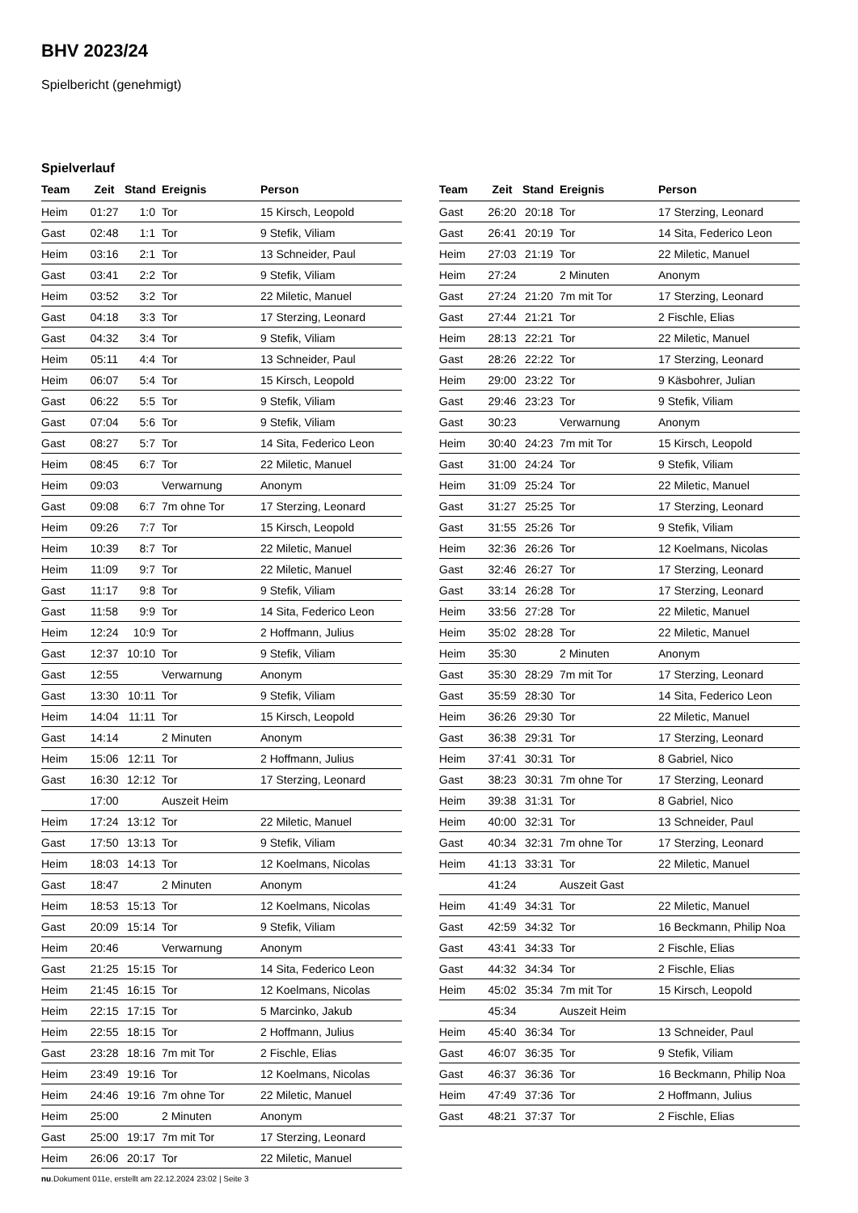BHV 2023/24
Spielbericht (genehmigt)
Spielverlauf
| Team | Zeit | Stand | Ereignis | Person |
| --- | --- | --- | --- | --- |
| Heim | 01:27 | 1:0 | Tor | 15 Kirsch, Leopold |
| Gast | 02:48 | 1:1 | Tor | 9 Stefik, Viliam |
| Heim | 03:16 | 2:1 | Tor | 13 Schneider, Paul |
| Gast | 03:41 | 2:2 | Tor | 9 Stefik, Viliam |
| Heim | 03:52 | 3:2 | Tor | 22 Miletic, Manuel |
| Gast | 04:18 | 3:3 | Tor | 17 Sterzing, Leonard |
| Gast | 04:32 | 3:4 | Tor | 9 Stefik, Viliam |
| Heim | 05:11 | 4:4 | Tor | 13 Schneider, Paul |
| Heim | 06:07 | 5:4 | Tor | 15 Kirsch, Leopold |
| Gast | 06:22 | 5:5 | Tor | 9 Stefik, Viliam |
| Gast | 07:04 | 5:6 | Tor | 9 Stefik, Viliam |
| Gast | 08:27 | 5:7 | Tor | 14 Sita, Federico Leon |
| Heim | 08:45 | 6:7 | Tor | 22 Miletic, Manuel |
| Heim | 09:03 | | Verwarnung | Anonym |
| Gast | 09:08 | 6:7 | 7m ohne Tor | 17 Sterzing, Leonard |
| Heim | 09:26 | 7:7 | Tor | 15 Kirsch, Leopold |
| Heim | 10:39 | 8:7 | Tor | 22 Miletic, Manuel |
| Heim | 11:09 | 9:7 | Tor | 22 Miletic, Manuel |
| Gast | 11:17 | 9:8 | Tor | 9 Stefik, Viliam |
| Gast | 11:58 | 9:9 | Tor | 14 Sita, Federico Leon |
| Heim | 12:24 | 10:9 | Tor | 2 Hoffmann, Julius |
| Gast | 12:37 | 10:10 | Tor | 9 Stefik, Viliam |
| Gast | 12:55 | | Verwarnung | Anonym |
| Gast | 13:30 | 10:11 | Tor | 9 Stefik, Viliam |
| Heim | 14:04 | 11:11 | Tor | 15 Kirsch, Leopold |
| Gast | 14:14 | | 2 Minuten | Anonym |
| Heim | 15:06 | 12:11 | Tor | 2 Hoffmann, Julius |
| Gast | 16:30 | 12:12 | Tor | 17 Sterzing, Leonard |
| | 17:00 | | Auszeit Heim | |
| Heim | 17:24 | 13:12 | Tor | 22 Miletic, Manuel |
| Gast | 17:50 | 13:13 | Tor | 9 Stefik, Viliam |
| Heim | 18:03 | 14:13 | Tor | 12 Koelmans, Nicolas |
| Gast | 18:47 | | 2 Minuten | Anonym |
| Heim | 18:53 | 15:13 | Tor | 12 Koelmans, Nicolas |
| Gast | 20:09 | 15:14 | Tor | 9 Stefik, Viliam |
| Heim | 20:46 | | Verwarnung | Anonym |
| Gast | 21:25 | 15:15 | Tor | 14 Sita, Federico Leon |
| Heim | 21:45 | 16:15 | Tor | 12 Koelmans, Nicolas |
| Heim | 22:15 | 17:15 | Tor | 5 Marcinko, Jakub |
| Heim | 22:55 | 18:15 | Tor | 2 Hoffmann, Julius |
| Gast | 23:28 | 18:16 | 7m mit Tor | 2 Fischle, Elias |
| Heim | 23:49 | 19:16 | Tor | 12 Koelmans, Nicolas |
| Heim | 24:46 | 19:16 | 7m ohne Tor | 22 Miletic, Manuel |
| Heim | 25:00 | | 2 Minuten | Anonym |
| Gast | 25:00 | 19:17 | 7m mit Tor | 17 Sterzing, Leonard |
| Heim | 26:06 | 20:17 | Tor | 22 Miletic, Manuel |
| Team | Zeit | Stand | Ereignis | Person |
| --- | --- | --- | --- | --- |
| Gast | 26:20 | 20:18 | Tor | 17 Sterzing, Leonard |
| Gast | 26:41 | 20:19 | Tor | 14 Sita, Federico Leon |
| Heim | 27:03 | 21:19 | Tor | 22 Miletic, Manuel |
| Heim | 27:24 | | 2 Minuten | Anonym |
| Gast | 27:24 | 21:20 | 7m mit Tor | 17 Sterzing, Leonard |
| Gast | 27:44 | 21:21 | Tor | 2 Fischle, Elias |
| Heim | 28:13 | 22:21 | Tor | 22 Miletic, Manuel |
| Gast | 28:26 | 22:22 | Tor | 17 Sterzing, Leonard |
| Heim | 29:00 | 23:22 | Tor | 9 Käsbohrer, Julian |
| Gast | 29:46 | 23:23 | Tor | 9 Stefik, Viliam |
| Gast | 30:23 | | Verwarnung | Anonym |
| Heim | 30:40 | 24:23 | 7m mit Tor | 15 Kirsch, Leopold |
| Gast | 31:00 | 24:24 | Tor | 9 Stefik, Viliam |
| Heim | 31:09 | 25:24 | Tor | 22 Miletic, Manuel |
| Gast | 31:27 | 25:25 | Tor | 17 Sterzing, Leonard |
| Gast | 31:55 | 25:26 | Tor | 9 Stefik, Viliam |
| Heim | 32:36 | 26:26 | Tor | 12 Koelmans, Nicolas |
| Gast | 32:46 | 26:27 | Tor | 17 Sterzing, Leonard |
| Gast | 33:14 | 26:28 | Tor | 17 Sterzing, Leonard |
| Heim | 33:56 | 27:28 | Tor | 22 Miletic, Manuel |
| Heim | 35:02 | 28:28 | Tor | 22 Miletic, Manuel |
| Heim | 35:30 | | 2 Minuten | Anonym |
| Gast | 35:30 | 28:29 | 7m mit Tor | 17 Sterzing, Leonard |
| Gast | 35:59 | 28:30 | Tor | 14 Sita, Federico Leon |
| Heim | 36:26 | 29:30 | Tor | 22 Miletic, Manuel |
| Gast | 36:38 | 29:31 | Tor | 17 Sterzing, Leonard |
| Heim | 37:41 | 30:31 | Tor | 8 Gabriel, Nico |
| Gast | 38:23 | 30:31 | 7m ohne Tor | 17 Sterzing, Leonard |
| Heim | 39:38 | 31:31 | Tor | 8 Gabriel, Nico |
| Heim | 40:00 | 32:31 | Tor | 13 Schneider, Paul |
| Gast | 40:34 | 32:31 | 7m ohne Tor | 17 Sterzing, Leonard |
| Heim | 41:13 | 33:31 | Tor | 22 Miletic, Manuel |
| | 41:24 | | Auszeit Gast | |
| Heim | 41:49 | 34:31 | Tor | 22 Miletic, Manuel |
| Gast | 42:59 | 34:32 | Tor | 16 Beckmann, Philip Noa |
| Gast | 43:41 | 34:33 | Tor | 2 Fischle, Elias |
| Gast | 44:32 | 34:34 | Tor | 2 Fischle, Elias |
| Heim | 45:02 | 35:34 | 7m mit Tor | 15 Kirsch, Leopold |
| | 45:34 | | Auszeit Heim | |
| Heim | 45:40 | 36:34 | Tor | 13 Schneider, Paul |
| Gast | 46:07 | 36:35 | Tor | 9 Stefik, Viliam |
| Gast | 46:37 | 36:36 | Tor | 16 Beckmann, Philip Noa |
| Heim | 47:49 | 37:36 | Tor | 2 Hoffmann, Julius |
| Gast | 48:21 | 37:37 | Tor | 2 Fischle, Elias |
nu.Dokument 011e, erstellt am 22.12.2024 23:02 | Seite 3